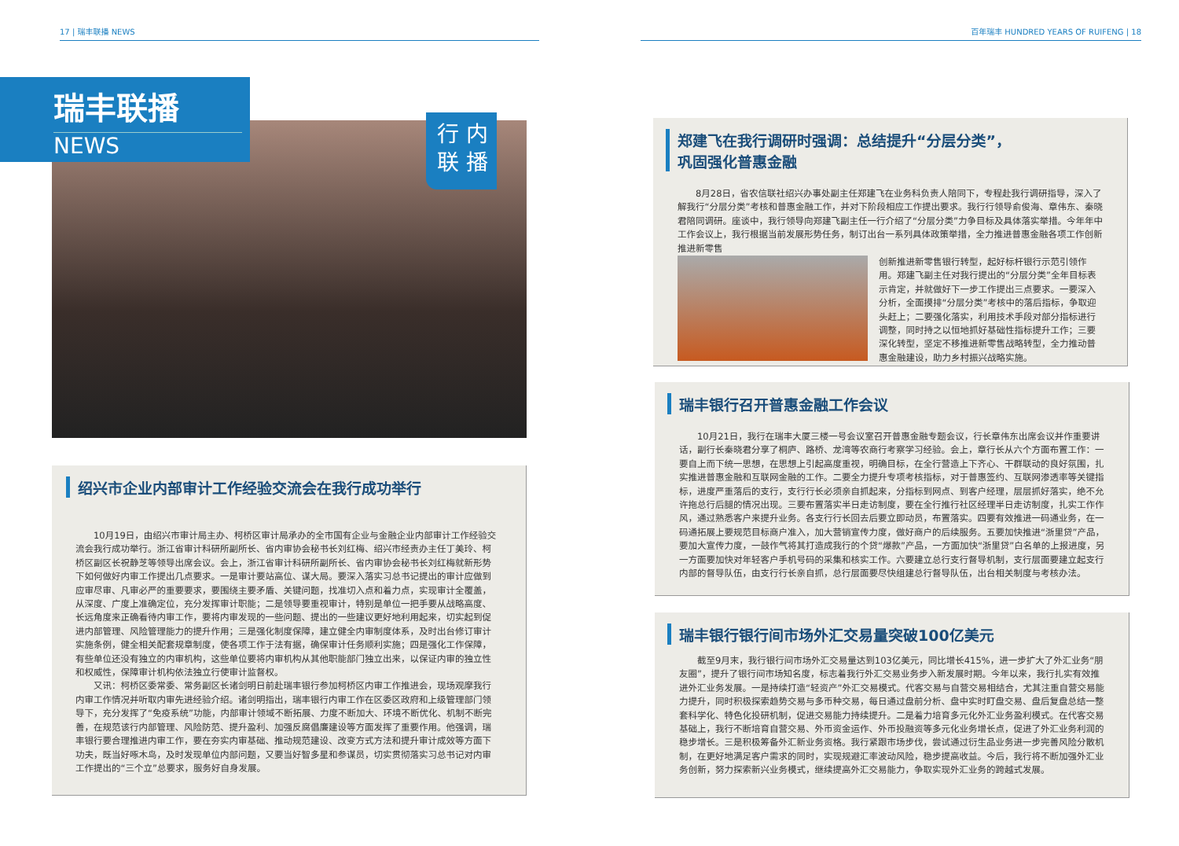17 | 瑞丰联播 NEWS
瑞丰联播
NEWS
行 内
联 播
绍兴市企业内部审计工作经验交流会在我行成功举行
10月19日，由绍兴市审计局主办、柯桥区审计局承办的全市国有企业与金融企业内部审计工作经验交流会我行成功举行。浙江省审计科研所副所长、省内审协会秘书长刘红梅、绍兴市经责办主任丁美玲、柯桥区副区长祝静芝等领导出席会议。会上，浙江省审计科研所副所长、省内审协会秘书长刘红梅就新形势下如何做好内审工作提出几点要求。一是审计要站高位、谋大局。要深入落实习总书记提出的审计应做到应审尽审、凡审必严的重要要求，要围绕主要矛盾、关键问题，找准切入点和着力点，实现审计全覆盖，从深度、广度上准确定位，充分发挥审计职能；二是领导要重视审计，特别是单位一把手要从战略高度、长远角度来正确看待内审工作，要将内审发现的一些问题、提出的一些建议更好地利用起来，切实起到促进内部管理、风险管理能力的提升作用；三是强化制度保障，建立健全内审制度体系，及时出台修订审计实施条例，健全相关配套规章制度，使各项工作于法有据，确保审计任务顺利实施；四是强化工作保障，有些单位还没有独立的内审机构，这些单位要将内审机构从其他职能部门独立出来，以保证内审的独立性和权威性，保障审计机构依法独立行使审计监督权。
又讯：柯桥区委常委、常务副区长诸剑明日前赴瑞丰银行参加柯桥区内审工作推进会，现场观摩我行内审工作情况并听取内审先进经验介绍。诸剑明指出，瑞丰银行内审工作在区委区政府和上级管理部门领导下，充分发挥了“免疫系统”功能，内部审计领域不断拓展、力度不断加大、环境不断优化、机制不断完善，在规范该行内部管理、风险防范、提升盈利、加强反腐倡廉建设等方面发挥了重要作用。他强调，瑞丰银行要合理推进内审工作，要在夯实内审基础、推动规范建设、改变方式方法和提升审计成效等方面下功夫，既当好啄木鸟，及时发现单位内部问题，又要当好智多星和参谋员，切实贯彻落实习总书记对内审工作提出的“三个立”总要求，服务好自身发展。
百年瑞丰 HUNDRED YEARS OF RUIFENG | 18
郑建飞在我行调研时强调：总结提升“分层分类”，
巩固强化普惠金融
8月28日，省农信联社绍兴办事处副主任郑建飞在业务科负责人陪同下，专程赴我行调研指导，深入了解我行“分层分类”考核和普惠金融工作，并对下阶段相应工作提出要求。我行行领导俞俊海、章伟东、秦晓君陪同调研。座谈中，我行领导向郑建飞副主任一行介绍了“分层分类”力争目标及具体落实举措。今年年中工作会议上，我行根据当前发展形势任务，制订出台一系列具体政策举措，全力推进普惠金融各项工作创新推进新零售
创新推进新零售银行转型，起好标杆银行示范引领作用。郑建飞副主任对我行提出的“分层分类”全年目标表示肯定，并就做好下一步工作提出三点要求。一要深入分析，全面摸排“分层分类”考核中的落后指标，争取迎头赶上；二要强化落实，利用技术手段对部分指标进行调整，同时持之以恒地抓好基础性指标提升工作；三要深化转型，坚定不移推进新零售战略转型，全力推动普惠金融建设，助力乡村振兴战略实施。
瑞丰银行召开普惠金融工作会议
10月21日，我行在瑞丰大厦三楼一号会议室召开普惠金融专题会议，行长章伟东出席会议并作重要讲话，副行长秦晓君分享了桐庐、路桥、龙湾等农商行考察学习经验。会上，章行长从六个方面布置工作：一要自上而下统一思想，在思想上引起高度重视，明确目标，在全行营造上下齐心、干群联动的良好氛围，扎实推进普惠金融和互联网金融的工作。二要全力提升专项考核指标，对于普惠签约、互联网渗透率等关键指标，进度严重落后的支行，支行行长必须亲自抓起来，分指标到网点、到客户经理，层层抓好落实，绝不允许拖总行后腿的情况出现。三要布置落实半日走访制度，要在全行推行社区经理半日走访制度，扎实工作作风，通过熟悉客户来提升业务。各支行行长回去后要立即动员，布置落实。四要有效推进一码通业务，在一码通拓展上要规范目标商户准入，加大营销宣传力度，做好商户的后续服务。五要加快推进“浙里贷”产品，要加大宣传力度，一鼓作气将其打造成我行的个贷“爆款”产品，一方面加快“浙里贷”白名单的上报进度，另一方面要加快对年轻客户手机号码的采集和核实工作。六要建立总行支行督导机制，支行层面要建立起支行内部的督导队伍，由支行行长亲自抓，总行层面要尽快组建总行督导队伍，出台相关制度与考核办法。
瑞丰银行银行间市场外汇交易量突破100亿美元
截至9月末，我行银行间市场外汇交易量达到103亿美元，同比增长415%，进一步扩大了外汇业务“朋友圈”，提升了银行间市场知名度，标志着我行外汇交易业务步入新发展时期。今年以来，我行扎实有效推进外汇业务发展。一是持续打造“轻资产”外汇交易模式。代客交易与自营交易相结合，尤其注重自营交易能力提升，同时积极探索趋势交易与多币种交易，每日通过盘前分析、盘中实时盯盘交易、盘后复盘总结一整套科学化、特色化投研机制，促进交易能力持续提升。二是着力培育多元化外汇业务盈利模式。在代客交易基础上，我行不断培育自营交易、外币资金运作、外币投融资等多元化业务增长点，促进了外汇业务利润的稳步增长。三是积极筹备外汇新业务资格。我行紧跟市场步伐，尝试通过衍生品业务进一步完善风险分散机制，在更好地满足客户需求的同时，实现规避汇率波动风险，稳步提高收益。今后，我行将不断加强外汇业务创新，努力探索新兴业务模式，继续提高外汇交易能力，争取实现外汇业务的跨越式发展。